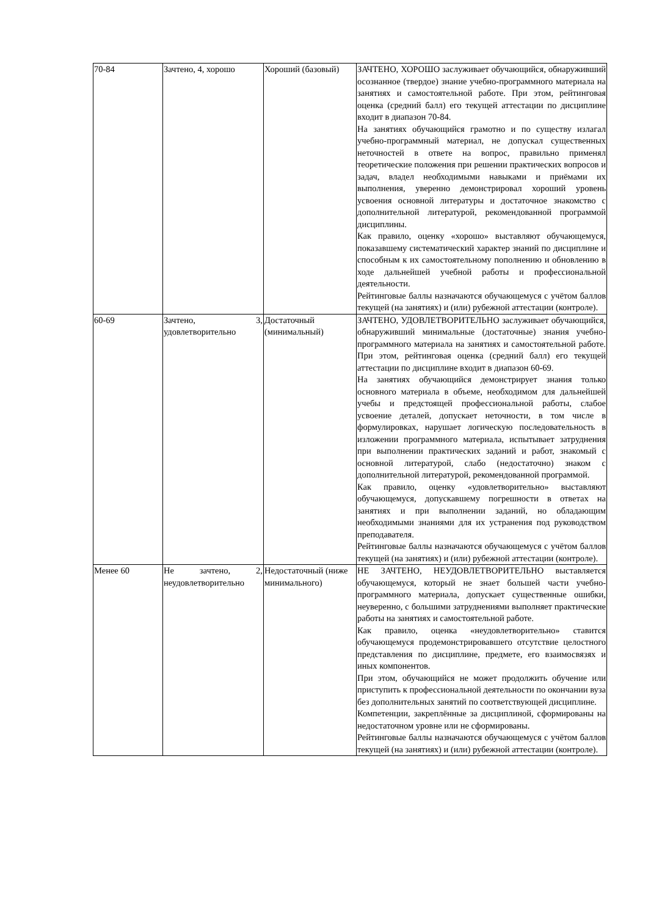| 70-84 | Зачтено, 4, хорошо | Хороший (базовый) | ЗАЧТЕНО, ХОРОШО заслуживает обучающийся, обнаруживший осознанное (твердое) знание учебно-программного материала на занятиях и самостоятельной работе. При этом, рейтинговая оценка (средний балл) его текущей аттестации по дисциплине входит в диапазон 70-84. На занятиях обучающийся грамотно и по существу излагал учебно-программный материал, не допускал существенных неточностей в ответе на вопрос, правильно применял теоретические положения при решении практических вопросов и задач, владел необходимыми навыками и приёмами их выполнения, уверенно демонстрировал хороший уровень усвоения основной литературы и достаточное знакомство с дополнительной литературой, рекомендованной программой дисциплины. Как правило, оценку «хорошо» выставляют обучающемуся, показавшему систематический характер знаний по дисциплине и способным к их самостоятельному пополнению и обновлению в ходе дальнейшей учебной работы и профессиональной деятельности. Рейтинговые баллы назначаются обучающемуся с учётом баллов текущей (на занятиях) и (или) рубежной аттестации (контроле). |
| 60-69 | Зачтено, 3, удовлетворительно | Достаточный (минимальный) | ЗАЧТЕНО, УДОВЛЕТВОРИТЕЛЬНО заслуживает обучающийся, обнаруживший минимальные (достаточные) знания учебно-программного материала на занятиях и самостоятельной работе. При этом, рейтинговая оценка (средний балл) его текущей аттестации по дисциплине входит в диапазон 60-69. На занятиях обучающийся демонстрирует знания только основного материала в объеме, необходимом для дальнейшей учебы и предстоящей профессиональной работы, слабое усвоение деталей, допускает неточности, в том числе в формулировках, нарушает логическую последовательность в изложении программного материала, испытывает затруднения при выполнении практических заданий и работ, знакомый с основной литературой, слабо (недостаточно) знаком с дополнительной литературой, рекомендованной программой. Как правило, оценку «удовлетворительно» выставляют обучающемуся, допускавшему погрешности в ответах на занятиях и при выполнении заданий, но обладающим необходимыми знаниями для их устранения под руководством преподавателя. Рейтинговые баллы назначаются обучающемуся с учётом баллов текущей (на занятиях) и (или) рубежной аттестации (контроле). |
| Менее 60 | Не зачтено, 2, неудовлетворительно | Недостаточный (ниже минимального) | НЕ ЗАЧТЕНО, НЕУДОВЛЕТВОРИТЕЛЬНО выставляется обучающемуся, который не знает большей части учебно-программного материала, допускает существенные ошибки, неуверенно, с большими затруднениями выполняет практические работы на занятиях и самостоятельной работе. Как правило, оценка «неудовлетворительно» ставится обучающемуся продемонстрировавшего отсутствие целостного представления по дисциплине, предмете, его взаимосвязях и иных компонентов. При этом, обучающийся не может продолжить обучение или приступить к профессиональной деятельности по окончании вуза без дополнительных занятий по соответствующей дисциплине. Компетенции, закреплённые за дисциплиной, сформированы на недостаточном уровне или не сформированы. Рейтинговые баллы назначаются обучающемуся с учётом баллов текущей (на занятиях) и (или) рубежной аттестации (контроле). |